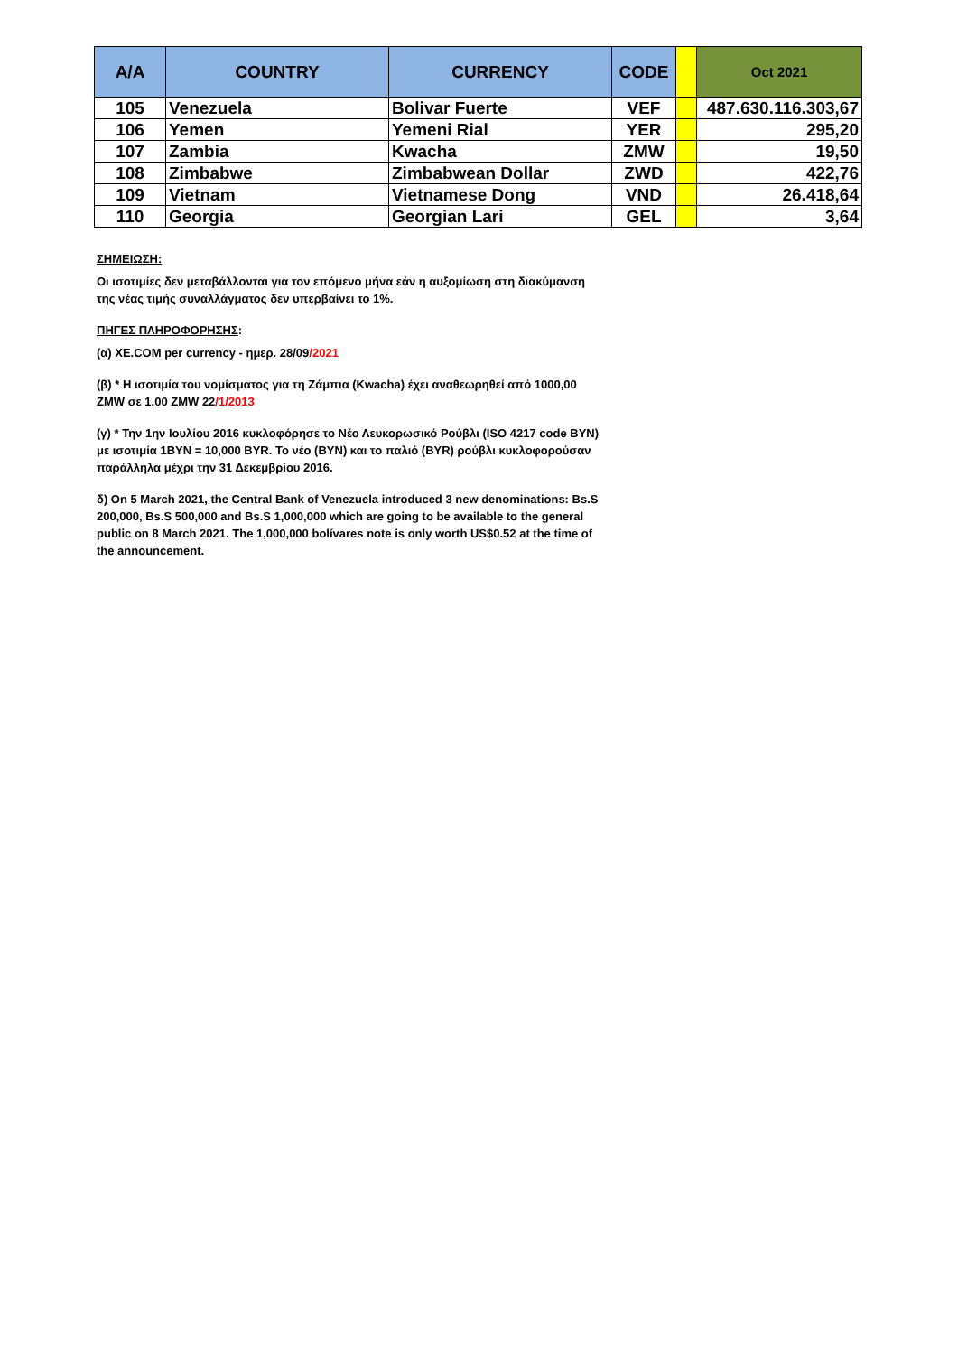| A/A | COUNTRY | CURRENCY | CODE | | Oct 2021 |
| --- | --- | --- | --- | --- | --- |
| 105 | Venezuela | Bolivar Fuerte | VEF | | 487.630.116.303,67 |
| 106 | Yemen | Yemeni Rial | YER | | 295,20 |
| 107 | Zambia | Kwacha | ZMW | | 19,50 |
| 108 | Zimbabwe | Zimbabwean Dollar | ZWD | | 422,76 |
| 109 | Vietnam | Vietnamese Dong | VND | | 26.418,64 |
| 110 | Georgia | Georgian Lari | GEL | | 3,64 |
ΣΗΜΕΙΩΣΗ:
Οι ισοτιμίες δεν μεταβάλλονται για τον επόμενο μήνα εάν η αυξομίωση στη διακύμανση της νέας τιμής συναλλάγματος δεν υπερβαίνει το 1%.
ΠΗΓΕΣ ΠΛΗΡΟΦΟΡΗΣΗΣ:
(α) XE.COM per currency - ημερ. 28/09/2021
(β) * Η ισοτιμία του νομίσματος για τη Ζάμπια (Kwacha) έχει αναθεωρηθεί από 1000,00 ZMW σε 1.00 ZMW 22/1/2013
(γ) * Την 1ην Ιουλίου 2016 κυκλοφόρησε το Νέο Λευκορωσικό Ρούβλι (ISO 4217 code BYN) με ισοτιμία 1BYN = 10,000 BYR. Το νέο (BYN) και το παλιό (BYR) ρούβλι κυκλοφορούσαν παράλληλα μέχρι την 31 Δεκεμβρίου 2016.
δ) On 5 March 2021, the Central Bank of Venezuela introduced 3 new denominations: Bs.S 200,000, Bs.S 500,000 and Bs.S 1,000,000 which are going to be available to the general public on 8 March 2021. The 1,000,000 bolívares note is only worth US$0.52 at the time of the announcement.